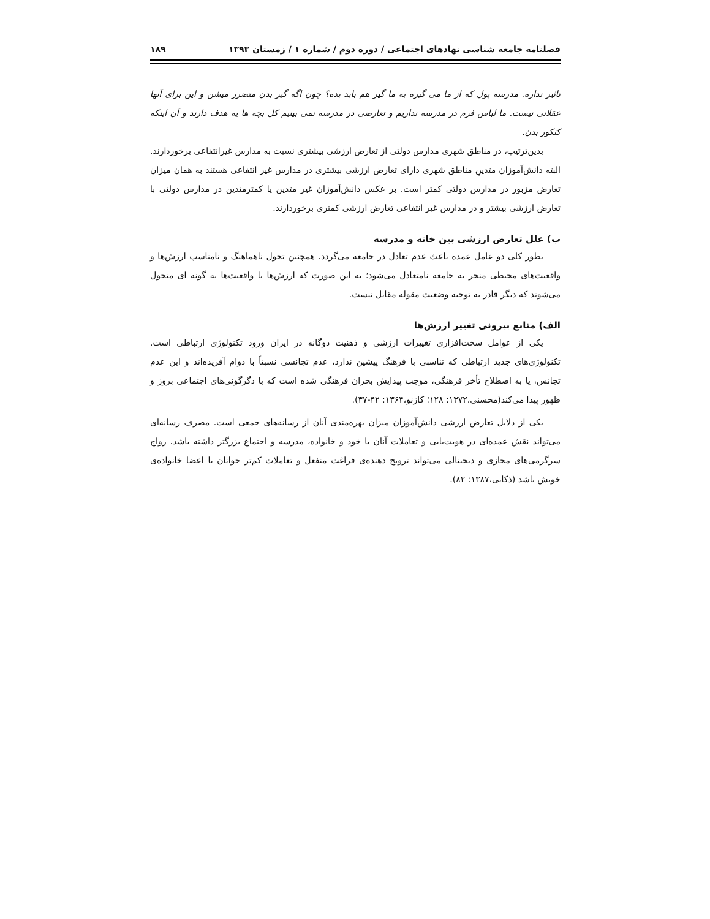فصلنامه جامعه شناسی نهادهای اجتماعی / دوره دوم / شماره ۱ / زمستان ۱۳۹۳ ۱۸۹
تاثیر نداره. مدرسه پول که از ما می گیره به ما گیر هم باید بده؟ چون اگه گیر بدن متضرر میشن و این برای آنها عقلانی نیست. ما لباس فرم در مدرسه نداریم و تعارضی در مدرسه نمی بینیم کل بچه ها یه هدف دارند و آن اینکه کنکور بدن.
بدین‌ترتیب، در مناطق شهری مدارس دولتی از تعارض ارزشی بیشتری نسبت به مدارس غیرانتفاعی برخوردارند. البته دانش‌آموزان متدینِ مناطق شهری دارای تعارض ارزشی بیشتری در مدارس غیر انتفاعی هستند به همان میزان تعارض مزبور در مدارس دولتی کمتر است. بر عکس دانش‌آموزان غیر متدین یا کمترمتدین در مدارس دولتی با تعارض ارزشی بیشتر و در مدارس غیر انتفاعی تعارض ارزشی کمتری برخوردارند.
ب) علل تعارض ارزشی بین خانه و مدرسه
بطور کلی دو عامل عمده باعث عدم تعادل در جامعه می‌گردد. همچنین تحول ناهماهنگ و نامناسب ارزش‌ها و واقعیت‌های محیطی منجر به جامعه نامتعادل می‌شود؛ به این صورت که ارزش‌ها یا واقعیت‌ها به گونه ای متحول می‌شوند که دیگر قادر به توجیه وضعیت مقوله مقابل نیست.
الف) منابع بیرونی تغییر ارزش‌ها
یکی از عوامل سخت‌افزاری تغییرات ارزشی و ذهنیت دوگانه در ایران ورود تکنولوژی ارتباطی است. تکنولوژی‌های جدید ارتباطی که تناسبی با فرهنگ پیشین ندارد، عدم تجانسی نسبتاً با دوام آفریده‌اند و این عدم تجانس، یا به اصطلاح تأخر فرهنگی، موجب پیدایش بحران فرهنگی شده است که با دگرگونی‌های اجتماعی بروز و ظهور پیدا می‌کند(محسنی،۱۳۷۲: ۱۲۸؛ کازنو،۱۳۶۴: ۴۲-۳۷).
یکی از دلایل تعارض ارزشی دانش‌آموزان میزان بهره‌مندی آنان از رسانه‌های جمعی است. مصرف رسانه‌ای می‌تواند نقش عمده‌ای در هویت‌یابی و تعاملات آنان با خود و خانواده، مدرسه و اجتماع بزرگتر داشته باشد. رواج سرگرمی‌های مجازی و دیجیتالی می‌تواند ترویج دهنده‌ی فراغت منفعل و تعاملات کم‌تر جوانان با اعضا خانواده‌ی خویش باشد (ذکایی،۱۳۸۷: ۸۲).